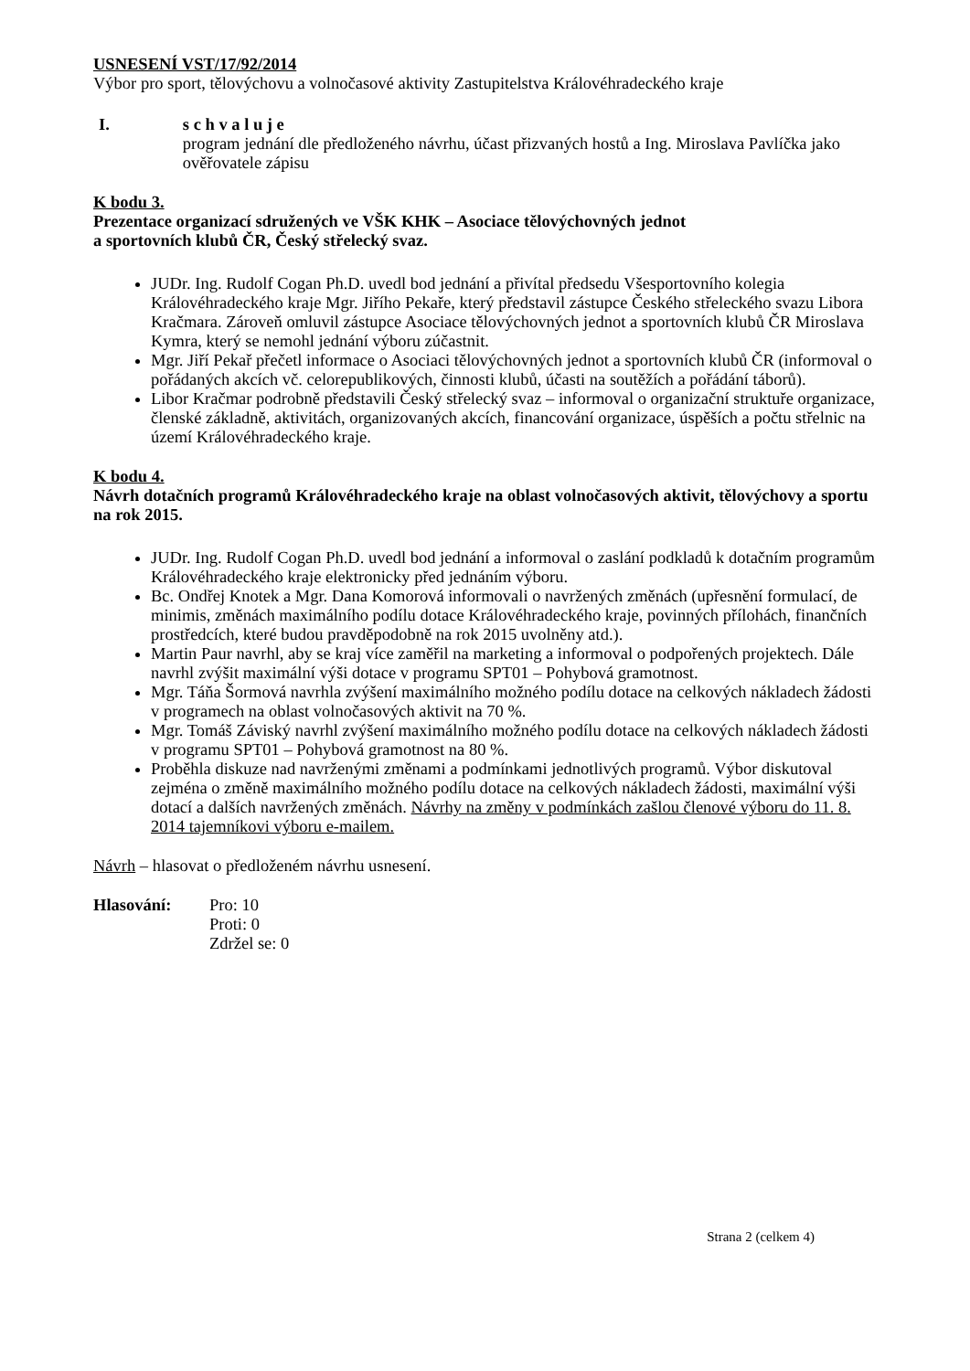USNESENÍ VST/17/92/2014
Výbor pro sport, tělovýchovu a volnočasové aktivity Zastupitelstva Královéhradeckého kraje
I. s c h v a l u j e
program jednání dle předloženého návrhu, účast přizvaných hostů a Ing. Miroslava Pavlíčka jako ověřovatele zápisu
K bodu 3.
Prezentace organizací sdružených ve VŠK KHK – Asociace tělovýchovných jednot
a sportovních klubů ČR, Český střelecký svaz.
JUDr. Ing. Rudolf Cogan Ph.D. uvedl bod jednání a přivítal předsedu Všesportovního kolegia Královéhradeckého kraje Mgr. Jiřího Pekaře, který představil zástupce Českého střeleckého svazu Libora Kračmara. Zároveň omluvil zástupce Asociace tělovýchovných jednot a sportovních klubů ČR Miroslava Kymra, který se nemohl jednání výboru zúčastnit.
Mgr. Jiří Pekař přečetl informace o Asociaci tělovýchovných jednot a sportovních klubů ČR (informoval o pořádaných akcích vč. celorepublikových, činnosti klubů, účasti na soutěžích a pořádání táborů).
Libor Kračmar podrobně představili Český střelecký svaz – informoval o organizační struktuře organizace, členské základně, aktivitách, organizovaných akcích, financování organizace, úspěších a počtu střelnic na území Královéhradeckého kraje.
K bodu 4.
Návrh dotačních programů Královéhradeckého kraje na oblast volnočasových aktivit, tělovýchovy a sportu na rok 2015.
JUDr. Ing. Rudolf Cogan Ph.D. uvedl bod jednání a informoval o zaslání podkladů k dotačním programům Královéhradeckého kraje elektronicky před jednáním výboru.
Bc. Ondřej Knotek a Mgr. Dana Komorová informovali o navržených změnách (upřesnění formulací, de minimis, změnách maximálního podílu dotace Královéhradeckého kraje, povinných přílohách, finančních prostředcích, které budou pravděpodobně na rok 2015 uvolněny atd.).
Martin Paur navrhl, aby se kraj více zaměřil na marketing a informoval o podpořených projektech. Dále navrhl zvýšit maximální výši dotace v programu SPT01 – Pohybová gramotnost.
Mgr. Táňa Šormová navrhla zvýšení maximálního možného podílu dotace na celkových nákladech žádosti v programech na oblast volnočasových aktivit na 70 %.
Mgr. Tomáš Záviský navrhl zvýšení maximálního možného podílu dotace na celkových nákladech žádosti v programu SPT01 – Pohybová gramotnost na 80 %.
Proběhla diskuze nad navrženými změnami a podmínkami jednotlivých programů. Výbor diskutoval zejména o změně maximálního možného podílu dotace na celkových nákladech žádosti, maximální výši dotací a dalších navržených změnách. Návrhy na změny v podmínkách zašlou členové výboru do 11. 8. 2014 tajemníkovi výboru e-mailem.
Návrh – hlasovat o předloženém návrhu usnesení.
Hlasování: Pro: 10
Proti: 0
Zdržel se: 0
Strana 2 (celkem 4)